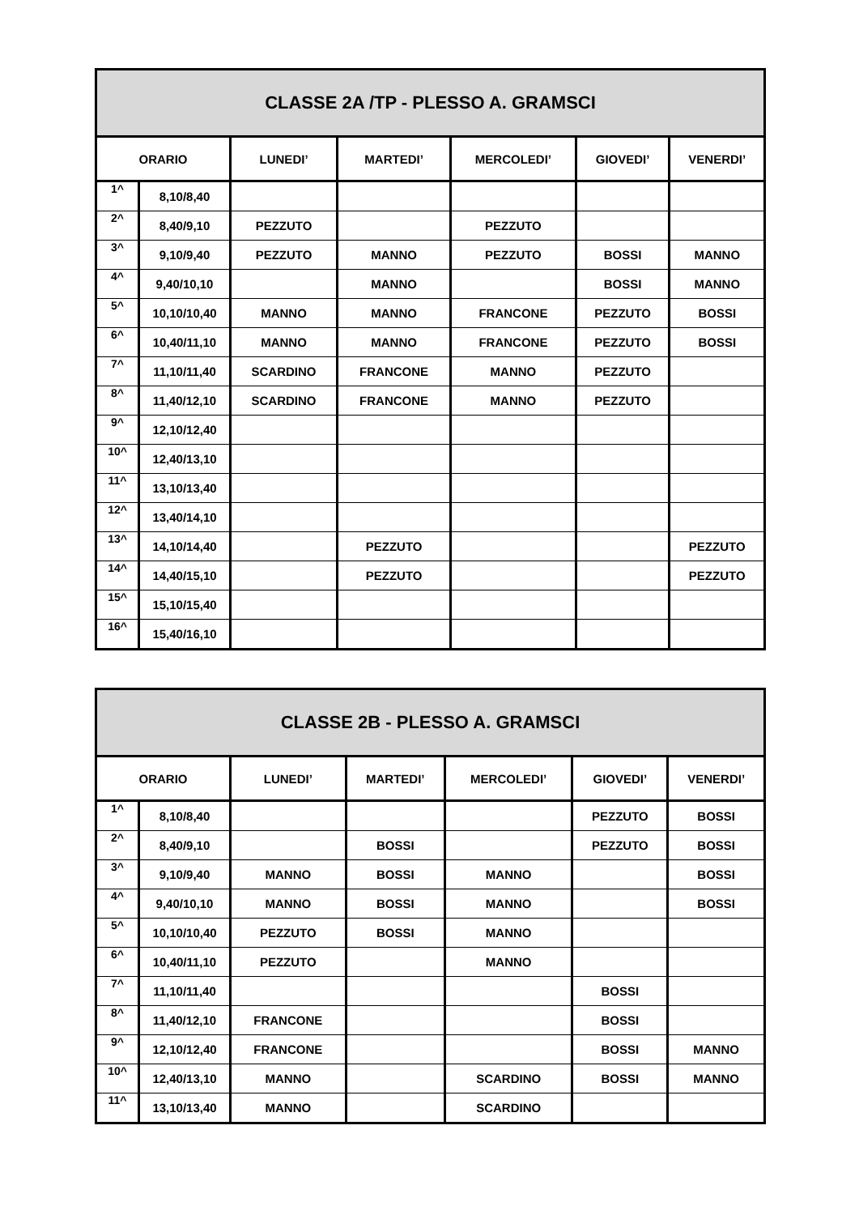| CLASSE 2A /TP - PLESSO A. GRAMSCI | | | | | | |
| --- | --- | --- | --- | --- | --- | --- |
| ORARIO | | LUNEDI’ | MARTEDI’ | MERCOLEDI’ | GIOVEDI’ | VENERDI’ |
| 1^ | 8,10/8,40 | | | | | |
| 2^ | 8,40/9,10 | PEZZUTO | | PEZZUTO | | |
| 3^ | 9,10/9,40 | PEZZUTO | MANNO | PEZZUTO | BOSSI | MANNO |
| 4^ | 9,40/10,10 | | MANNO | | BOSSI | MANNO |
| 5^ | 10,10/10,40 | MANNO | MANNO | FRANCONE | PEZZUTO | BOSSI |
| 6^ | 10,40/11,10 | MANNO | MANNO | FRANCONE | PEZZUTO | BOSSI |
| 7^ | 11,10/11,40 | SCARDINO | FRANCONE | MANNO | PEZZUTO | |
| 8^ | 11,40/12,10 | SCARDINO | FRANCONE | MANNO | PEZZUTO | |
| 9^ | 12,10/12,40 | | | | | |
| 10^ | 12,40/13,10 | | | | | |
| 11^ | 13,10/13,40 | | | | | |
| 12^ | 13,40/14,10 | | | | | |
| 13^ | 14,10/14,40 | | PEZZUTO | | | PEZZUTO |
| 14^ | 14,40/15,10 | | PEZZUTO | | | PEZZUTO |
| 15^ | 15,10/15,40 | | | | | |
| 16^ | 15,40/16,10 | | | | | |
| CLASSE 2B - PLESSO A. GRAMSCI | | | | | | |
| --- | --- | --- | --- | --- | --- | --- |
| ORARIO | | LUNEDI’ | MARTEDI’ | MERCOLEDI’ | GIOVEDI’ | VENERDI’ |
| 1^ | 8,10/8,40 | | | | PEZZUTO | BOSSI |
| 2^ | 8,40/9,10 | | BOSSI | | PEZZUTO | BOSSI |
| 3^ | 9,10/9,40 | MANNO | BOSSI | MANNO | | BOSSI |
| 4^ | 9,40/10,10 | MANNO | BOSSI | MANNO | | BOSSI |
| 5^ | 10,10/10,40 | PEZZUTO | BOSSI | MANNO | | |
| 6^ | 10,40/11,10 | PEZZUTO | | MANNO | | |
| 7^ | 11,10/11,40 | | | | BOSSI | |
| 8^ | 11,40/12,10 | FRANCONE | | | BOSSI | |
| 9^ | 12,10/12,40 | FRANCONE | | | BOSSI | MANNO |
| 10^ | 12,40/13,10 | MANNO | | SCARDINO | BOSSI | MANNO |
| 11^ | 13,10/13,40 | MANNO | | SCARDINO | | |